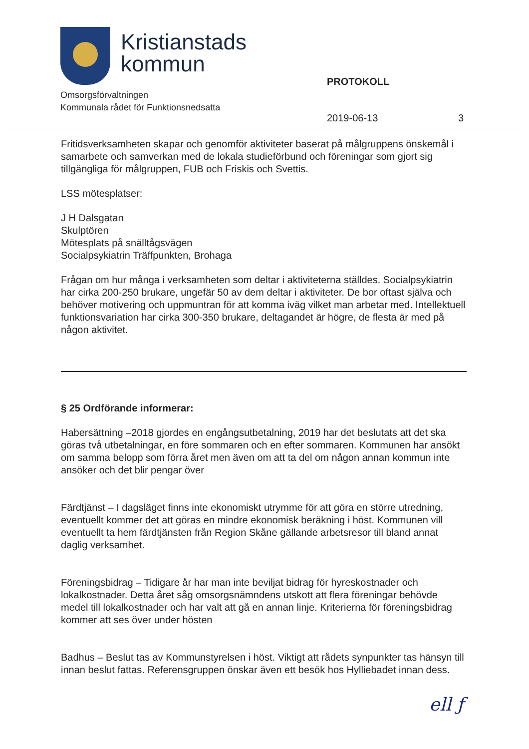Kristianstads
kommun
PROTOKOLL
Omsorgsförvaltningen
Kommunala rådet för Funktionsnedsatta
2019-06-13 3
Fritidsverksamheten skapar och genomför aktiviteter baserat på målgruppens önskemål i samarbete och samverkan med de lokala studieförbund och föreningar som gjort sig tillgängliga för målgruppen, FUB och Friskis och Svettis.
LSS mötesplatser:
J H Dalsgatan
Skulptören
Mötesplats på snälltågsvägen
Socialpsykiatrin Träffpunkten, Brohaga
Frågan om hur många i verksamheten som deltar i aktiviteterna ställdes. Socialpsykiatrin har cirka 200-250 brukare, ungefär 50 av dem deltar i aktiviteter. De bor oftast själva och behöver motivering och uppmuntran för att komma iväg vilket man arbetar med. Intellektuell funktionsvariation har cirka 300-350 brukare, deltagandet är högre, de flesta är med på någon aktivitet.
§ 25 Ordförande informerar:
Habersättning –2018 gjordes en engångsutbetalning, 2019 har det beslutats att det ska göras två utbetalningar, en före sommaren och en efter sommaren. Kommunen har ansökt om samma belopp som förra året men även om att ta del om någon annan kommun inte ansöker och det blir pengar över
Färdtjänst – I dagsläget finns inte ekonomiskt utrymme för att göra en större utredning, eventuellt kommer det att göras en mindre ekonomisk beräkning i höst. Kommunen vill eventuellt ta hem färdtjänsten från Region Skåne gällande arbetsresor till bland annat daglig verksamhet.
Föreningsbidrag – Tidigare år har man inte beviljat bidrag för hyreskostnader och lokalkostnader. Detta året såg omsorgsnämndens utskott att flera föreningar behövde medel till lokalkostnader och har valt att gå en annan linje. Kriterierna för föreningsbidrag kommer att ses över under hösten
Badhus – Beslut tas av Kommunstyrelsen i höst. Viktigt att rådets synpunkter tas hänsyn till innan beslut fattas. Referensgruppen önskar även ett besök hos Hylliebadet innan dess.
ell ƒ